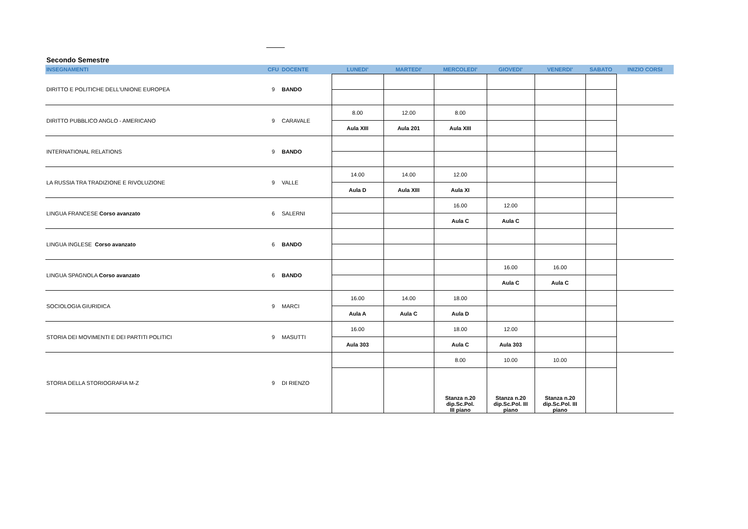Secondo Semestre
| INSEGNAMENTI | CFU | DOCENTE | LUNEDI' | MARTEDI' | MERCOLEDI' | GIOVEDI' | VENERDI' | SABATO | INIZIO CORSI |
| --- | --- | --- | --- | --- | --- | --- | --- | --- | --- |
| DIRITTO E POLITICHE DELL'UNIONE EUROPEA | 9 | BANDO | | | | | | | |
| DIRITTO PUBBLICO ANGLO - AMERICANO | 9 | CARAVALE | 8.00 | 12.00 | 8.00 | | | | |
| | | | Aula XIII | Aula 201 | Aula XIII | | | | |
| INTERNATIONAL RELATIONS | 9 | BANDO | | | | | | | |
| LA RUSSIA TRA TRADIZIONE E RIVOLUZIONE | 9 | VALLE | 14.00 | 14.00 | 12.00 | | | | |
| | | | Aula D | Aula XIII | Aula XI | | | | |
| LINGUA FRANCESE Corso avanzato | 6 | SALERNI | | | 16.00 | 12.00 | | | |
| | | | | | Aula C | Aula C | | | |
| LINGUA INGLESE Corso avanzato | 6 | BANDO | | | | | | | |
| LINGUA SPAGNOLA Corso avanzato | 6 | BANDO | | | | 16.00 | 16.00 | | |
| | | | | | | Aula C | Aula C | | |
| SOCIOLOGIA GIURIDICA | 9 | MARCI | 16.00 | 14.00 | 18.00 | | | | |
| | | | Aula A | Aula C | Aula D | | | | |
| STORIA DEI MOVIMENTI E DEI PARTITI POLITICI | 9 | MASUTTI | 16.00 | | 18.00 | 12.00 | | | |
| | | | Aula 303 | | Aula C | Aula 303 | | | |
| STORIA DELLA STORIOGRAFIA M-Z | 9 | DI RIENZO | | | 8.00 | 10.00 | 10.00 | | |
| | | | | | Stanza n.20 dip.Sc.Pol. III piano | Stanza n.20 dip.Sc.Pol. III piano | Stanza n.20 dip.Sc.Pol. III piano | | |